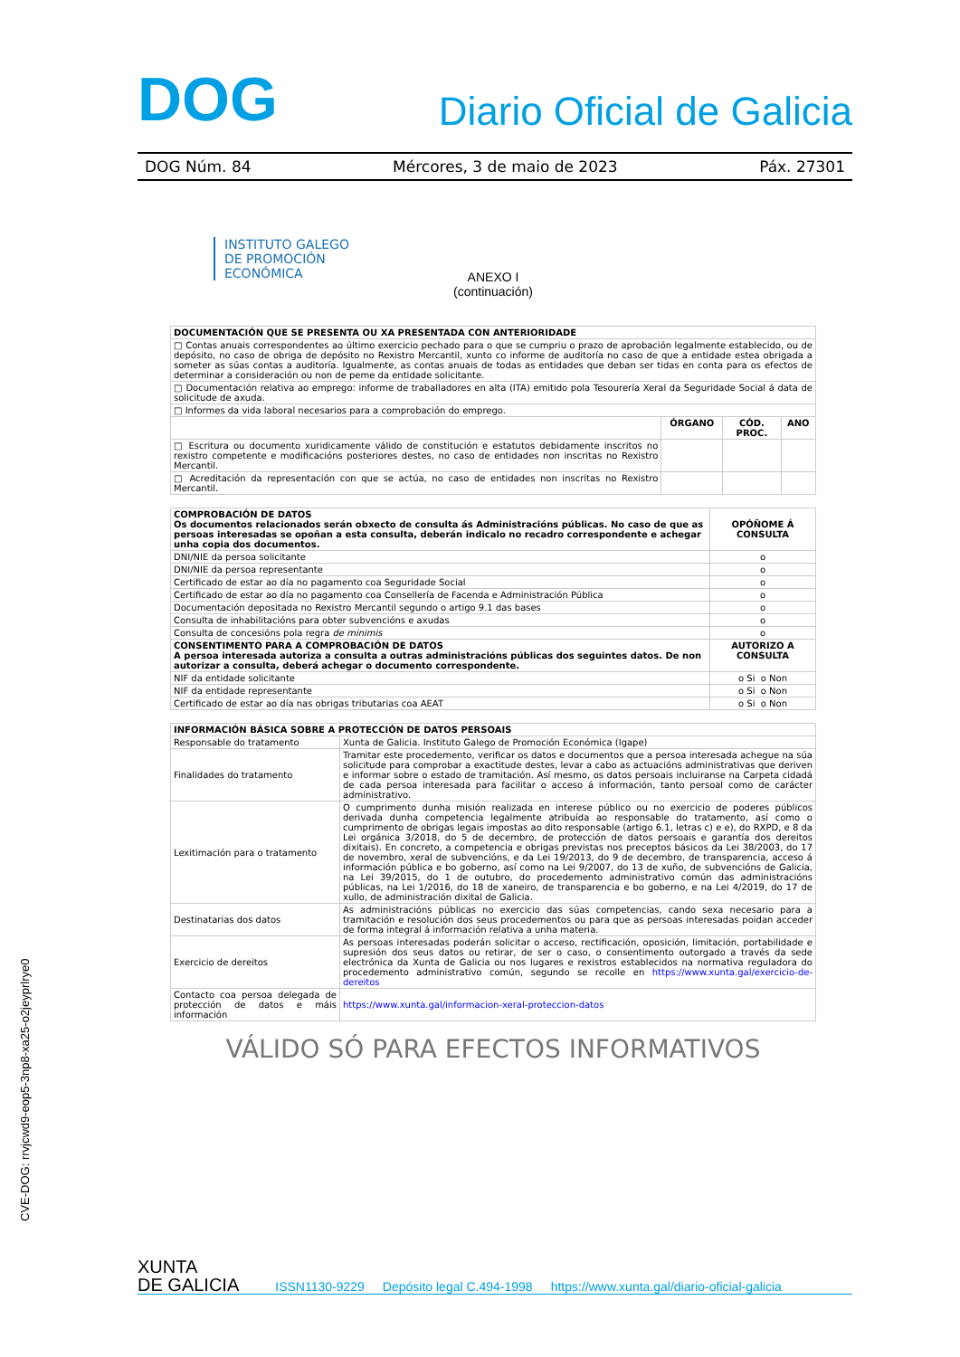DOG Diario Oficial de Galicia
DOG Núm. 84 Mércores, 3 de maio de 2023 Páx. 27301
INSTITUTO GALEGO
DE PROMOCIÓN
ECONÓMICA
ANEXO I
(continuación)
| DOCUMENTACIÓN QUE SE PRESENTA OU XA PRESENTADA CON ANTERIORIDADE | | | |
| --- | --- | --- | --- |
| □ Contas anuais correspondentes ao último exercicio pechado para o que se cumpriu o prazo de aprobación legalmente establecido, ou de depósito, no caso de obriga de depósito no Rexistro Mercantil, xunto co informe de auditoría no caso de que a entidade estea obrigada a someter as súas contas a auditoría. Igualmente, as contas anuais de todas as entidades que deban ser tidas en conta para os efectos de determinar a consideración ou non de peme da entidade solicitante. | | | |
| □ Documentación relativa ao emprego: informe de traballadores en alta (ITA) emitido pola Tesourería Xeral da Seguridade Social á data de solicitude de axuda. | | | |
| □ Informes da vida laboral necesarios para a comprobación do emprego. | | | |
| | ÓRGANO | CÓD. PROC. | ANO |
| □ Escritura ou documento xuridicamente válido de constitución e estatutos debidamente inscritos no rexistro competente e modificacións posteriores destes, no caso de entidades non inscritas no Rexistro Mercantil. | | | |
| □ Acreditación da representación con que se actúa, no caso de entidades non inscritas no Rexistro Mercantil. | | | |
| COMPROBACIÓN DE DATOS Os documentos relacionados serán obxecto de consulta ás Administracións públicas. No caso de que as persoas interesadas se opoñan a esta consulta, deberán indicalo no recadro correspondente e achegar unha copia dos documentos. | OPÓÑOME Á CONSULTA |
| --- | --- |
| DNI/NIE da persoa solicitante | o |
| DNI/NIE da persoa representante | o |
| Certificado de estar ao día no pagamento coa Seguridade Social | o |
| Certificado de estar ao día no pagamento coa Consellería de Facenda e Administración Pública | o |
| Documentación depositada no Rexistro Mercantil segundo o artigo 9.1 das bases | o |
| Consulta de inhabilitacións para obter subvencións e axudas | o |
| Consulta de concesións pola regra de minimis | o |
| CONSENTIMENTO PARA A COMPROBACIÓN DE DATOS A persoa interesada autoriza a consulta a outras administracións públicas dos seguintes datos. De non autorizar a consulta, deberá achegar o documento correspondente. | AUTORIZO A CONSULTA |
| NIF da entidade solicitante | o Si o Non |
| NIF da entidade representante | o Si o Non |
| Certificado de estar ao día nas obrigas tributarias coa AEAT | o Si o Non |
| INFORMACIÓN BÁSICA SOBRE A PROTECCIÓN DE DATOS PERSOAIS | |
| --- | --- |
| Responsable do tratamento | Xunta de Galicia. Instituto Galego de Promoción Económica (Igape) |
| Finalidades do tratamento | Tramitar este procedemento, verificar os datos e documentos que a persoa interesada achegue na súa solicitude para comprobar a exactitude destes, levar a cabo as actuacións administrativas que deriven e informar sobre o estado de tramitación. Así mesmo, os datos persoais incluiranse na Carpeta cidadá de cada persoa interesada para facilitar o acceso á información, tanto persoal como de carácter administrativo. |
| Lexitimación para o tratamento | O cumprimento dunha misión realizada en interese público ou no exercicio de poderes públicos derivada dunha competencia legalmente atribuída ao responsable do tratamento, así como o cumprimento de obrigas legais impostas ao dito responsable (artigo 6.1, letras c) e e), do RXPD, e 8 da Lei orgánica 3/2018, do 5 de decembro, de protección de datos persoais e garantía dos dereitos dixitais). En concreto, a competencia e obrigas previstas nos preceptos básicos da Lei 38/2003, do 17 de novembro, xeral de subvencións, e da Lei 19/2013, do 9 de decembro, de transparencia, acceso á información pública e bo goberno, así como na Lei 9/2007, do 13 de xuño, de subvencións de Galicia, na Lei 39/2015, do 1 de outubro, do procedemento administrativo común das administracións públicas, na Lei 1/2016, do 18 de xaneiro, de transparencia e bo goberno, e na Lei 4/2019, do 17 de xullo, de administración dixital de Galicia. |
| Destinatarias dos datos | As administracións públicas no exercicio das súas competencias, cando sexa necesario para a tramitación e resolución dos seus procedementos ou para que as persoas interesadas poidan acceder de forma integral á información relativa a unha materia. |
| Exercicio de dereitos | As persoas interesadas poderán solicitar o acceso, rectificación, oposición, limitación, portabilidade e supresión dos seus datos ou retirar, de ser o caso, o consentimento outorgado a través da sede electrónica da Xunta de Galicia ou nos lugares e rexistros establecidos na normativa reguladora do procedemento administrativo común, segundo se recolle en https://www.xunta.gal/exercicio-de-dereitos |
| Contacto coa persoa delegada de protección de datos e máis información | https://www.xunta.gal/informacion-xeral-proteccion-datos |
VÁLIDO SÓ PARA EFECTOS INFORMATIVOS
CVE-DOG: rrvjcwd9-eop5-3np8-xa25-o2jeyprlrye0
XUNTA
DE GALICIA ISSN1130-9229 Depósito legal C.494-1998 https://www.xunta.gal/diario-oficial-galicia